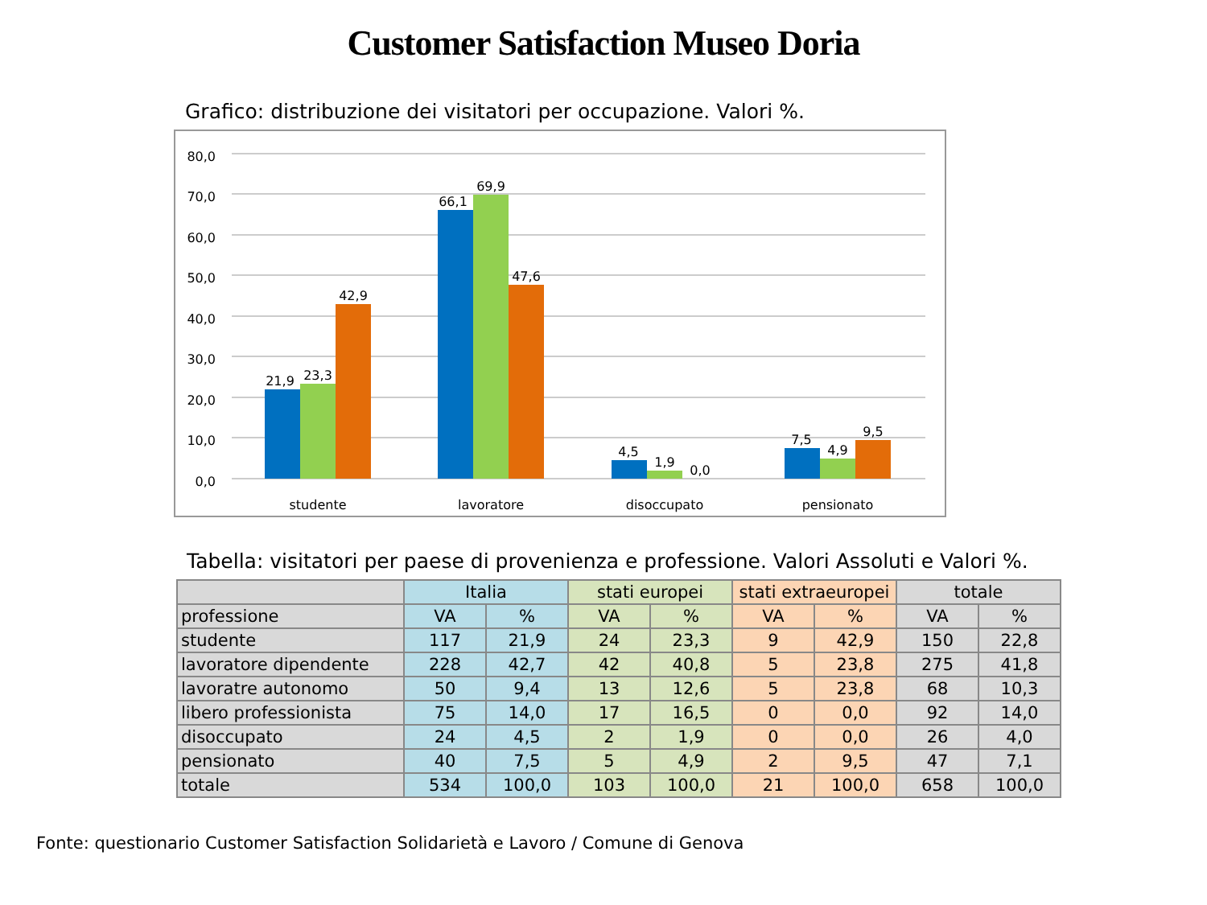Customer Satisfaction Museo Doria
Grafico: distribuzione dei visitatori per occupazione. Valori %.
80,0
70,0
60,0
50,0
40,0
30,0
20,0
10,0
0,0
21,9
23,3
42,9
66,1
69,9
47,6
4,5
1,9
0,0
7,5
4,9
9,5
studente
lavoratore
disoccupato
pensionato
Tabella: visitatori per paese di provenienza e professione. Valori Assoluti e Valori %.
| | Italia | | stati europei | | stati extraeuropei | | totale | |
| --- | --- | --- | --- | --- | --- | --- | --- | --- |
| professione | VA | % | VA | % | VA | % | VA | % |
| studente | 117 | 21,9 | 24 | 23,3 | 9 | 42,9 | 150 | 22,8 |
| lavoratore dipendente | 228 | 42,7 | 42 | 40,8 | 5 | 23,8 | 275 | 41,8 |
| lavoratre autonomo | 50 | 9,4 | 13 | 12,6 | 5 | 23,8 | 68 | 10,3 |
| libero professionista | 75 | 14,0 | 17 | 16,5 | 0 | 0,0 | 92 | 14,0 |
| disoccupato | 24 | 4,5 | 2 | 1,9 | 0 | 0,0 | 26 | 4,0 |
| pensionato | 40 | 7,5 | 5 | 4,9 | 2 | 9,5 | 47 | 7,1 |
| totale | 534 | 100,0 | 103 | 100,0 | 21 | 100,0 | 658 | 100,0 |
Fonte: questionario Customer Satisfaction Solidarietà e Lavoro / Comune di Genova